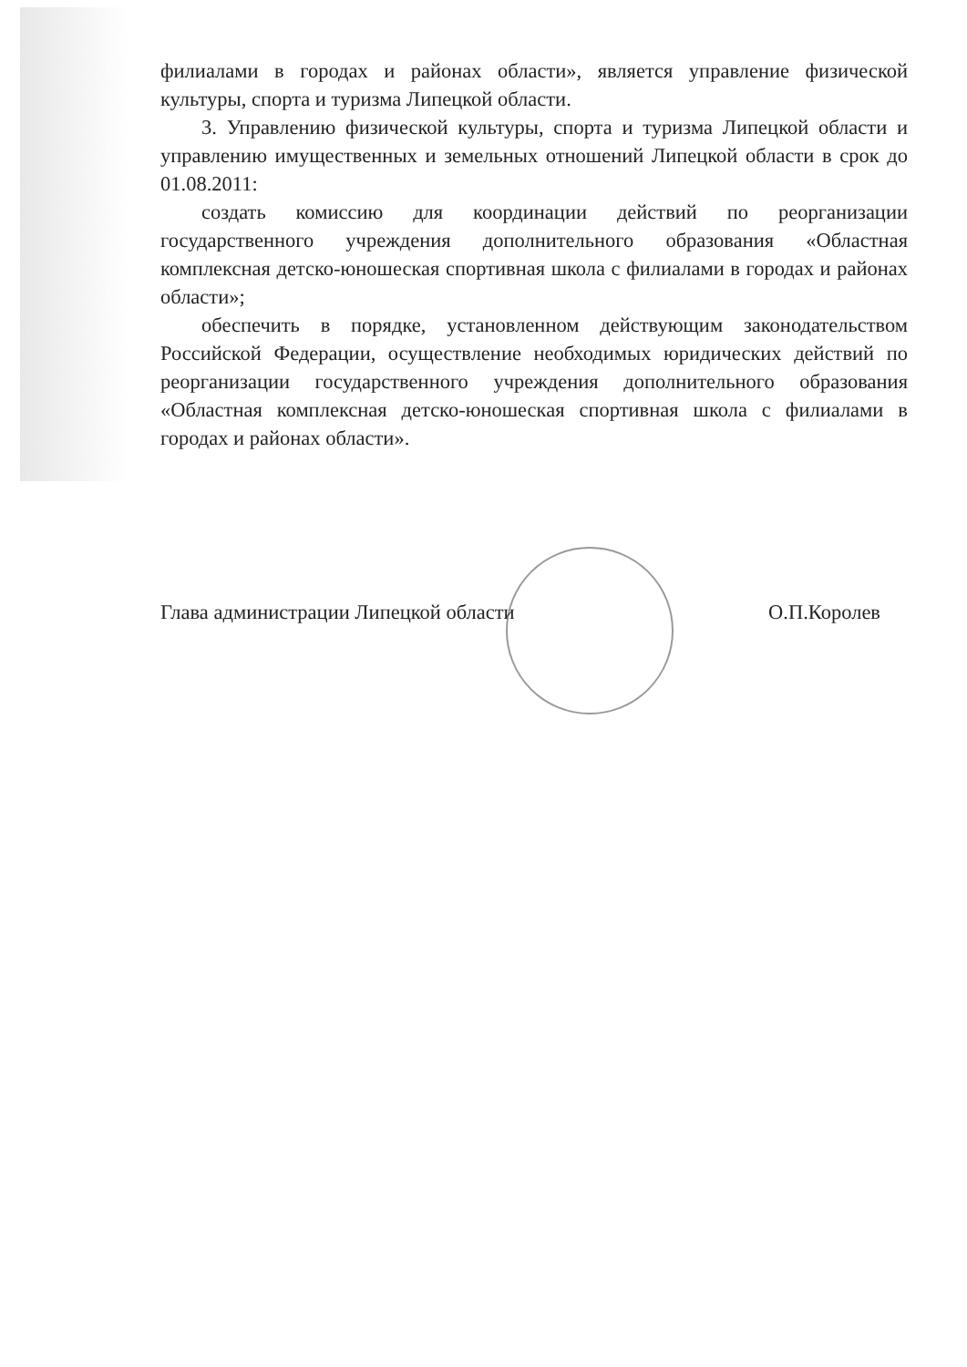филиалами в городах и районах области», является управление физической культуры, спорта и туризма Липецкой области.
3. Управлению физической культуры, спорта и туризма Липецкой области и управлению имущественных и земельных отношений Липецкой области в срок до 01.08.2011:
создать комиссию для координации действий по реорганизации государственного учреждения дополнительного образования «Областная комплексная детско-юношеская спортивная школа с филиалами в городах и районах области»;
обеспечить в порядке, установленном действующим законодательством Российской Федерации, осуществление необходимых юридических действий по реорганизации государственного учреждения дополнительного образования «Областная комплексная детско-юношеская спортивная школа с филиалами в городах и районах области».
Глава администрации Липецкой области О.П.Королев